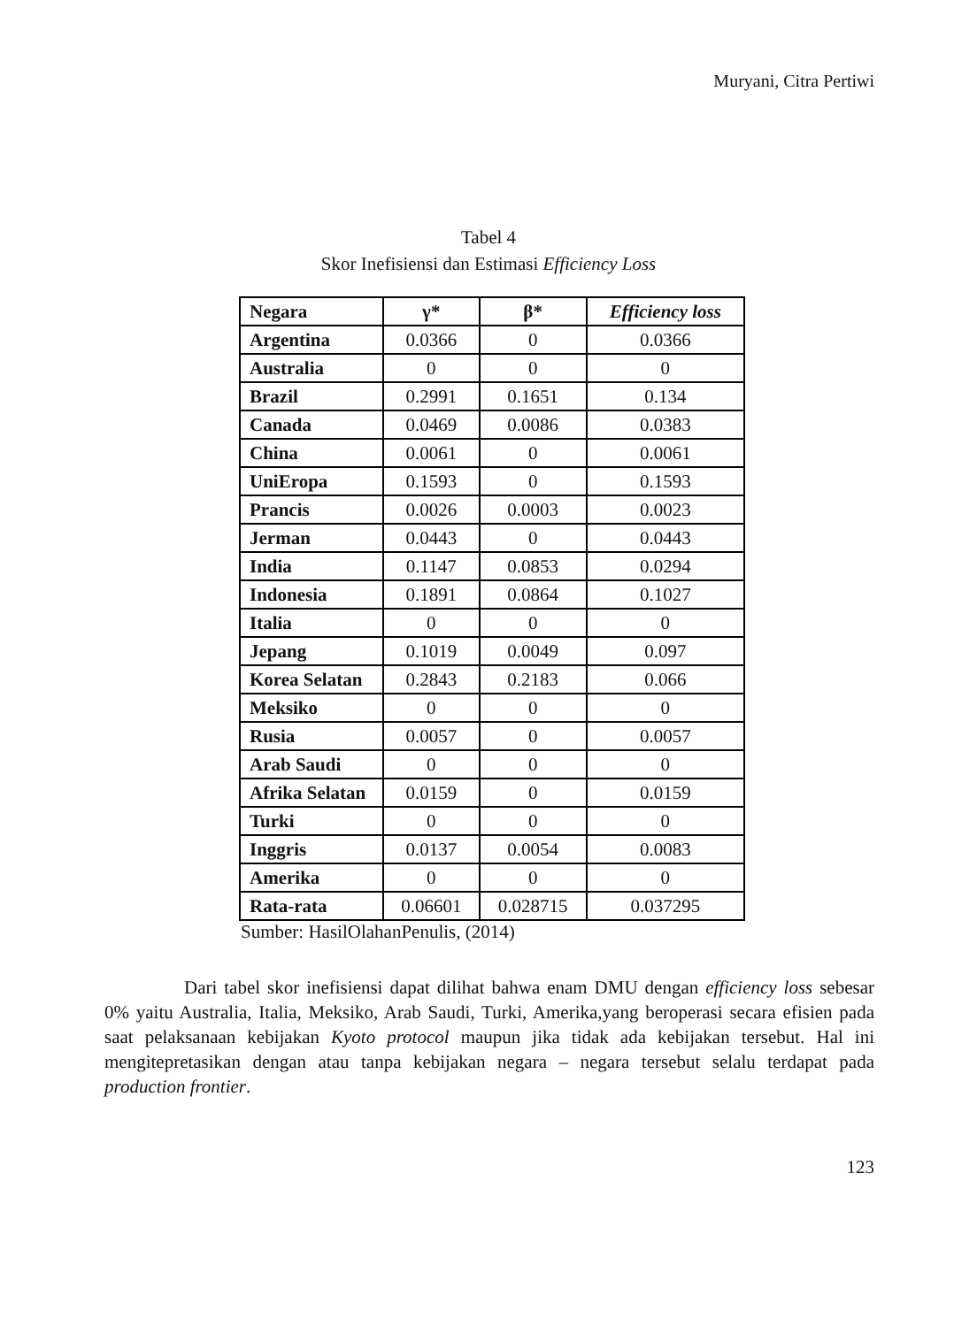Muryani, Citra Pertiwi
Tabel 4
Skor Inefisiensi dan Estimasi Efficiency Loss
| Negara | γ* | β* | Efficiency loss |
| --- | --- | --- | --- |
| Argentina | 0.0366 | 0 | 0.0366 |
| Australia | 0 | 0 | 0 |
| Brazil | 0.2991 | 0.1651 | 0.134 |
| Canada | 0.0469 | 0.0086 | 0.0383 |
| China | 0.0061 | 0 | 0.0061 |
| UniEropa | 0.1593 | 0 | 0.1593 |
| Prancis | 0.0026 | 0.0003 | 0.0023 |
| Jerman | 0.0443 | 0 | 0.0443 |
| India | 0.1147 | 0.0853 | 0.0294 |
| Indonesia | 0.1891 | 0.0864 | 0.1027 |
| Italia | 0 | 0 | 0 |
| Jepang | 0.1019 | 0.0049 | 0.097 |
| Korea Selatan | 0.2843 | 0.2183 | 0.066 |
| Meksiko | 0 | 0 | 0 |
| Rusia | 0.0057 | 0 | 0.0057 |
| Arab Saudi | 0 | 0 | 0 |
| Afrika Selatan | 0.0159 | 0 | 0.0159 |
| Turki | 0 | 0 | 0 |
| Inggris | 0.0137 | 0.0054 | 0.0083 |
| Amerika | 0 | 0 | 0 |
| Rata-rata | 0.06601 | 0.028715 | 0.037295 |
Sumber: HasilOlahanPenulis, (2014)
Dari tabel skor inefisiensi dapat dilihat bahwa enam DMU dengan efficiency loss sebesar 0% yaitu Australia, Italia, Meksiko, Arab Saudi, Turki, Amerika,yang beroperasi secara efisien pada saat pelaksanaan kebijakan Kyoto protocol maupun jika tidak ada kebijakan tersebut. Hal ini mengitepretasikan dengan atau tanpa kebijakan negara – negara tersebut selalu terdapat pada production frontier.
123